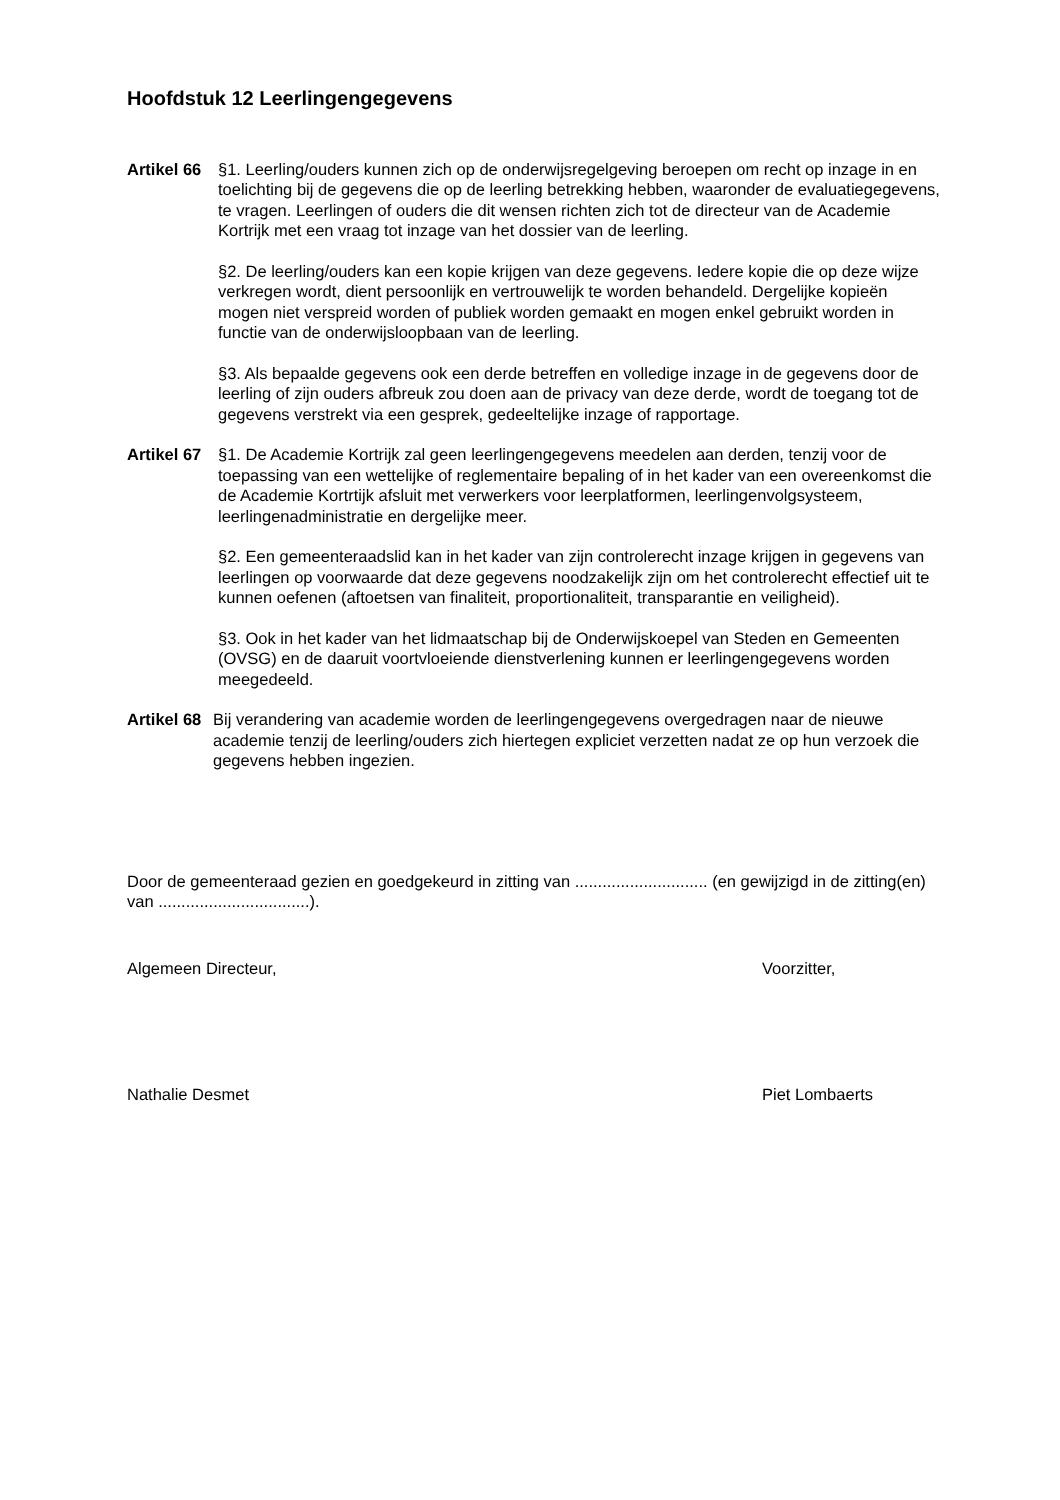Hoofdstuk 12 Leerlingengegevens
Artikel 66
§1. Leerling/ouders kunnen zich op de onderwijsregelgeving beroepen om recht op inzage in en toelichting bij de gegevens die op de leerling betrekking hebben, waaronder de evaluatiegegevens, te vragen. Leerlingen of ouders die dit wensen richten zich tot de directeur van de Academie Kortrijk met een vraag tot inzage van het dossier van de leerling.
§2. De leerling/ouders kan een kopie krijgen van deze gegevens. Iedere kopie die op deze wijze verkregen wordt, dient persoonlijk en vertrouwelijk te worden behandeld. Dergelijke kopieën mogen niet verspreid worden of publiek worden gemaakt en mogen enkel gebruikt worden in functie van de onderwijsloopbaan van de leerling.
§3. Als bepaalde gegevens ook een derde betreffen en volledige inzage in de gegevens door de leerling of zijn ouders afbreuk zou doen aan de privacy van deze derde, wordt de toegang tot de gegevens verstrekt via een gesprek, gedeeltelijke inzage of rapportage.
Artikel 67
§1. De Academie Kortrijk zal geen leerlingengegevens meedelen aan derden, tenzij voor de toepassing van een wettelijke of reglementaire bepaling of in het kader van een overeenkomst die de Academie Kortrtijk afsluit met verwerkers voor leerplatformen, leerlingenvolgsysteem, leerlingenadministratie en dergelijke meer.
§2. Een gemeenteraadslid kan in het kader van zijn controlerecht inzage krijgen in gegevens van leerlingen op voorwaarde dat deze gegevens noodzakelijk zijn om het controlerecht effectief uit te kunnen oefenen (aftoetsen van finaliteit, proportionaliteit, transparantie en veiligheid).
§3. Ook in het kader van het lidmaatschap bij de Onderwijskoepel van Steden en Gemeenten (OVSG) en de daaruit voortvloeiende dienstverlening kunnen er leerlingengegevens worden meegedeeld.
Artikel 68
Bij verandering van academie worden de leerlingengegevens overgedragen naar de nieuwe academie tenzij de leerling/ouders zich hiertegen expliciet verzetten nadat ze op hun verzoek die gegevens hebben ingezien.
Door de gemeenteraad gezien en goedgekeurd in zitting van ............................. (en gewijzigd in de zitting(en) van .................................).
Algemeen Directeur, Voorzitter,
Nathalie Desmet Piet Lombaerts